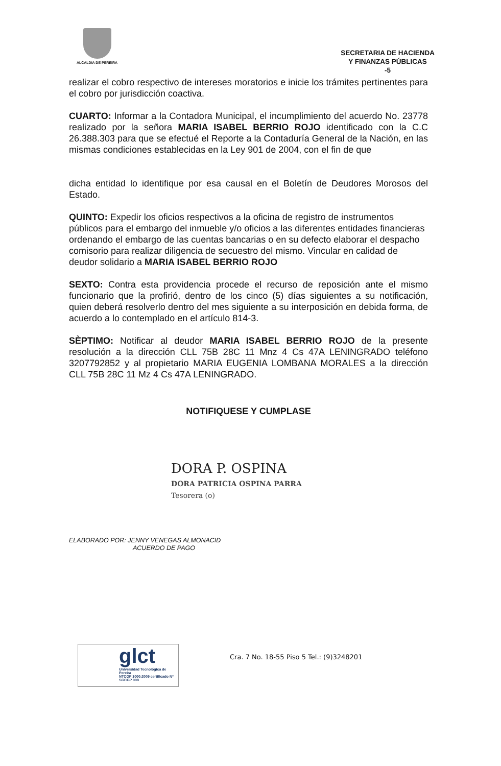ALCALDIA DE PEREIRA
SECRETARIA DE HACIENDA
Y FINANZAS PÚBLICAS
-5
realizar el cobro respectivo de intereses moratorios e inicie los trámites pertinentes para el cobro por jurisdicción coactiva.
CUARTO: Informar a la Contadora Municipal, el incumplimiento del acuerdo No. 23778 realizado por la señora MARIA ISABEL BERRIO ROJO identificado con la C.C 26.388.303 para que se efectué el Reporte a la Contaduría General de la Nación, en las mismas condiciones establecidas en la Ley 901 de 2004, con el fin de que
dicha entidad lo identifique por esa causal en el Boletín de Deudores Morosos del Estado.
QUINTO: Expedir los oficios respectivos a la oficina de registro de instrumentos públicos para el embargo del inmueble y/o oficios a las diferentes entidades financieras ordenando el embargo de las cuentas bancarias o en su defecto elaborar el despacho comisorio para realizar diligencia de secuestro del mismo. Vincular en calidad de deudor solidario a MARIA ISABEL BERRIO ROJO
SEXTO: Contra esta providencia procede el recurso de reposición ante el mismo funcionario que la profirió, dentro de los cinco (5) días siguientes a su notificación, quien deberá resolverlo dentro del mes siguiente a su interposición en debida forma, de acuerdo a lo contemplado en el artículo 814-3.
SÈPTIMO: Notificar al deudor MARIA ISABEL BERRIO ROJO de la presente resolución a la dirección CLL 75B 28C 11 Mnz 4 Cs 47A LENINGRADO teléfono 3207792852 y al propietario MARIA EUGENIA LOMBANA MORALES a la dirección CLL 75B 28C 11 Mz 4 Cs 47A LENINGRADO.
NOTIFIQUESE Y CUMPLASE
DORA P. OSPINA
DORA PATRICIA OSPINA PARRA
Tesorera (o)
ELABORADO POR: JENNY VENEGAS ALMONACID
ACUERDO DE PAGO
glct
Universidad Tecnológica de Pereira
NTCGP 1000:2009 certificado Nº SGCGP 008
Cra. 7 No. 18-55 Piso 5 Tel.: (9)3248201